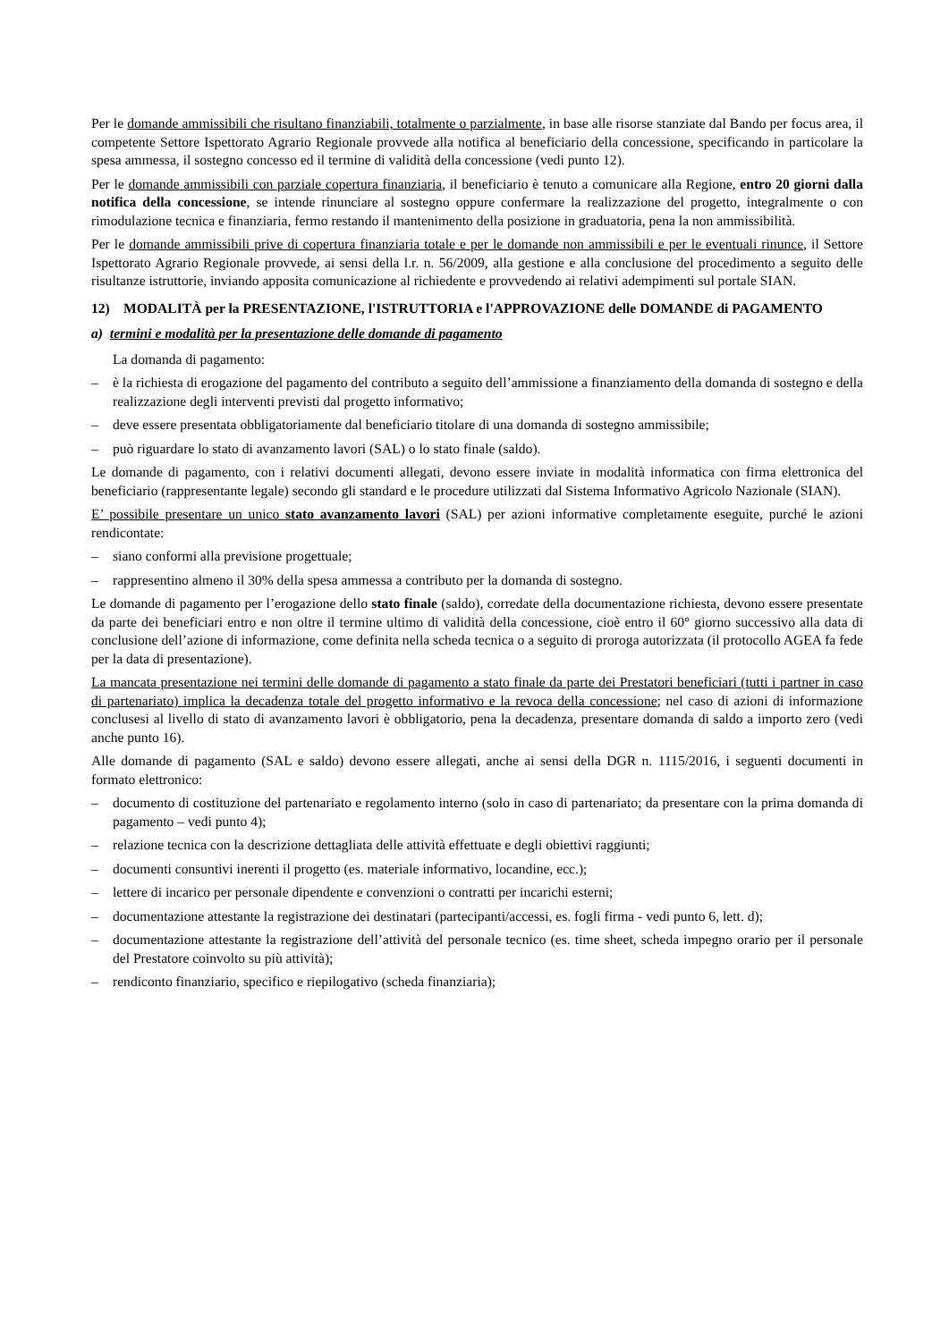Per le domande ammissibili che risultano finanziabili, totalmente o parzialmente, in base alle risorse stanziate dal Bando per focus area, il competente Settore Ispettorato Agrario Regionale provvede alla notifica al beneficiario della concessione, specificando in particolare la spesa ammessa, il sostegno concesso ed il termine di validità della concessione (vedi punto 12).
Per le domande ammissibili con parziale copertura finanziaria, il beneficiario è tenuto a comunicare alla Regione, entro 20 giorni dalla notifica della concessione, se intende rinunciare al sostegno oppure confermare la realizzazione del progetto, integralmente o con rimodulazione tecnica e finanziaria, fermo restando il mantenimento della posizione in graduatoria, pena la non ammissibilità.
Per le domande ammissibili prive di copertura finanziaria totale e per le domande non ammissibili e per le eventuali rinunce, il Settore Ispettorato Agrario Regionale provvede, ai sensi della l.r. n. 56/2009, alla gestione e alla conclusione del procedimento a seguito delle risultanze istruttorie, inviando apposita comunicazione al richiedente e provvedendo ai relativi adempimenti sul portale SIAN.
12) MODALITÀ per la PRESENTAZIONE, l'ISTRUTTORIA e l'APPROVAZIONE delle DOMANDE di PAGAMENTO
a) termini e modalità per la presentazione delle domande di pagamento
La domanda di pagamento:
– è la richiesta di erogazione del pagamento del contributo a seguito dell’ammissione a finanziamento della domanda di sostegno e della realizzazione degli interventi previsti dal progetto informativo;
– deve essere presentata obbligatoriamente dal beneficiario titolare di una domanda di sostegno ammissibile;
– può riguardare lo stato di avanzamento lavori (SAL) o lo stato finale (saldo).
Le domande di pagamento, con i relativi documenti allegati, devono essere inviate in modalità informatica con firma elettronica del beneficiario (rappresentante legale) secondo gli standard e le procedure utilizzati dal Sistema Informativo Agricolo Nazionale (SIAN).
E’ possibile presentare un unico stato avanzamento lavori (SAL) per azioni informative completamente eseguite, purché le azioni rendicontate:
– siano conformi alla previsione progettuale;
– rappresentino almeno il 30% della spesa ammessa a contributo per la domanda di sostegno.
Le domande di pagamento per l’erogazione dello stato finale (saldo), corredate della documentazione richiesta, devono essere presentate da parte dei beneficiari entro e non oltre il termine ultimo di validità della concessione, cioè entro il 60° giorno successivo alla data di conclusione dell’azione di informazione, come definita nella scheda tecnica o a seguito di proroga autorizzata (il protocollo AGEA fa fede per la data di presentazione).
La mancata presentazione nei termini delle domande di pagamento a stato finale da parte dei Prestatori beneficiari (tutti i partner in caso di partenariato) implica la decadenza totale del progetto informativo e la revoca della concessione; nel caso di azioni di informazione conclusesi al livello di stato di avanzamento lavori è obbligatorio, pena la decadenza, presentare domanda di saldo a importo zero (vedi anche punto 16).
Alle domande di pagamento (SAL e saldo) devono essere allegati, anche ai sensi della DGR n. 1115/2016, i seguenti documenti in formato elettronico:
– documento di costituzione del partenariato e regolamento interno (solo in caso di partenariato; da presentare con la prima domanda di pagamento – vedi punto 4);
– relazione tecnica con la descrizione dettagliata delle attività effettuate e degli obiettivi raggiunti;
– documenti consuntivi inerenti il progetto (es. materiale informativo, locandine, ecc.);
– lettere di incarico per personale dipendente e convenzioni o contratti per incarichi esterni;
– documentazione attestante la registrazione dei destinatari (partecipanti/accessi, es. fogli firma - vedi punto 6, lett. d);
– documentazione attestante la registrazione dell’attività del personale tecnico (es. time sheet, scheda impegno orario per il personale del Prestatore coinvolto su più attività);
– rendiconto finanziario, specifico e riepilogativo (scheda finanziaria);